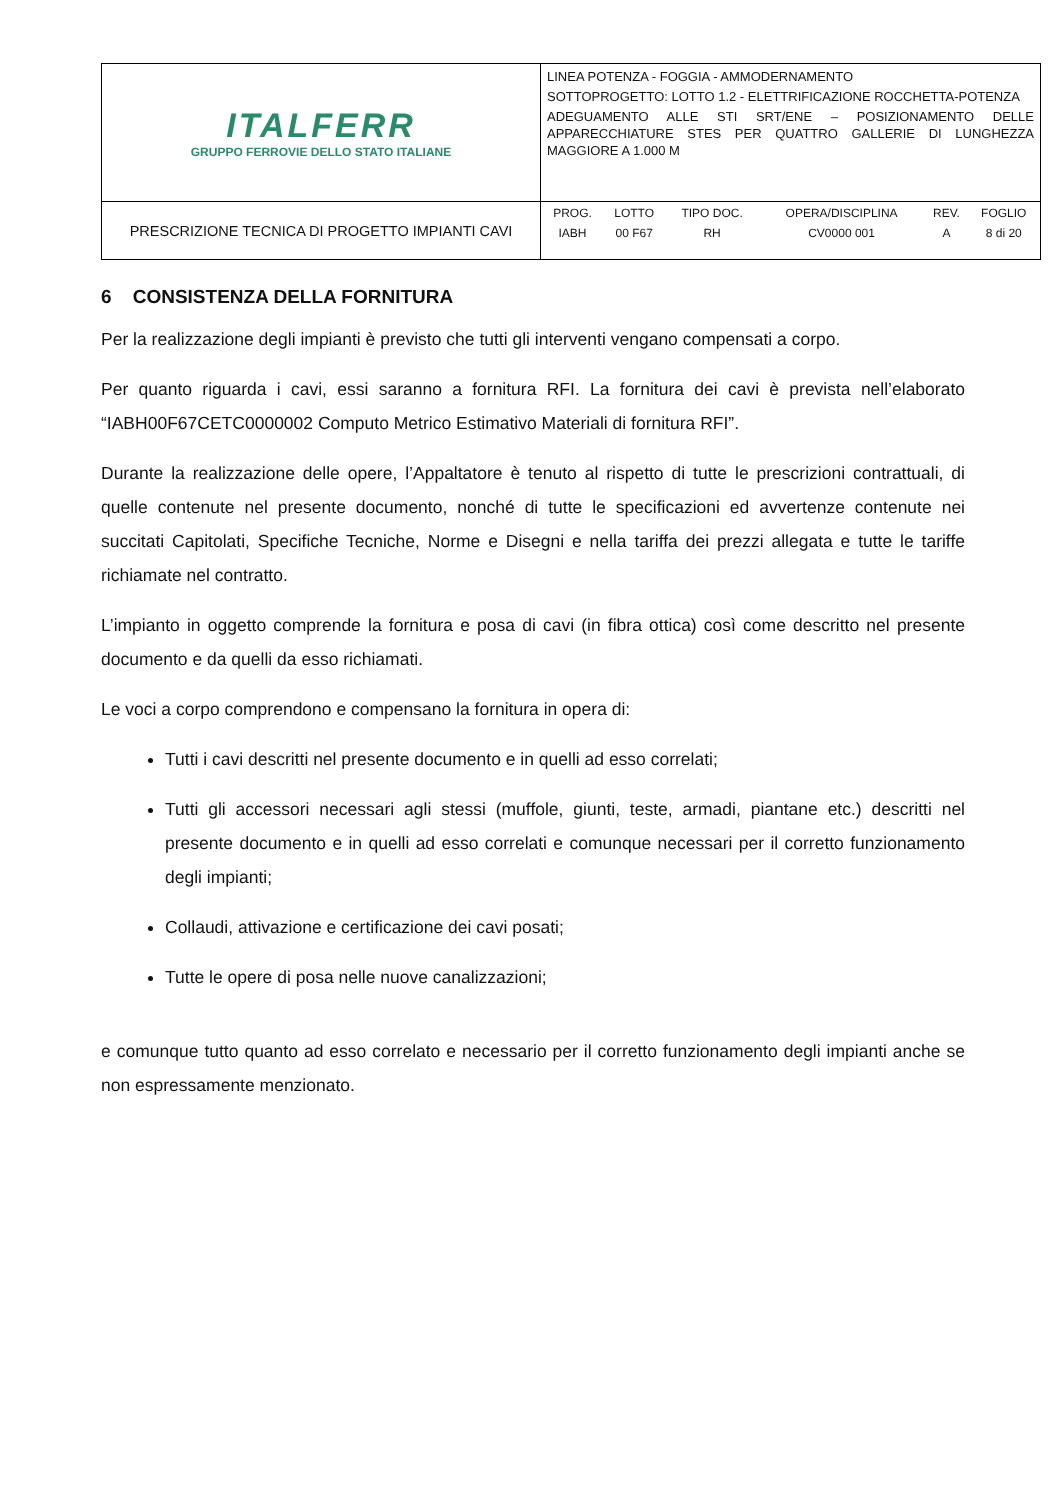| ITALFERR GRUPPO FERROVIE DELLO STATO ITALIANE | LINEA POTENZA - FOGGIA - AMMODERNAMENTO SOTTOPROGETTO: LOTTO 1.2 - ELETTRIFICAZIONE ROCCHETTA-POTENZA ADEGUAMENTO ALLE STI SRT/ENE – POSIZIONAMENTO DELLE APPARECCHIATURE STES PER QUATTRO GALLERIE DI LUNGHEZZA MAGGIORE A 1.000 M |
| PRESCRIZIONE TECNICA DI PROGETTO IMPIANTI CAVI | / PROG. / LOTTO / TIPO DOC. / OPERA/DISCIPLINA / REV. / FOGLIO / / IABH / 00 F67 / RH / CV0000 001 / A / 8 di 20 / |
6 CONSISTENZA DELLA FORNITURA
Per la realizzazione degli impianti è previsto che tutti gli interventi vengano compensati a corpo.
Per quanto riguarda i cavi, essi saranno a fornitura RFI. La fornitura dei cavi è prevista nell’elaborato “IABH00F67CETC0000002 Computo Metrico Estimativo Materiali di fornitura RFI”.
Durante la realizzazione delle opere, l’Appaltatore è tenuto al rispetto di tutte le prescrizioni contrattuali, di quelle contenute nel presente documento, nonché di tutte le specificazioni ed avvertenze contenute nei succitati Capitolati, Specifiche Tecniche, Norme e Disegni e nella tariffa dei prezzi allegata e tutte le tariffe richiamate nel contratto.
L’impianto in oggetto comprende la fornitura e posa di cavi (in fibra ottica) così come descritto nel presente documento e da quelli da esso richiamati.
Le voci a corpo comprendono e compensano la fornitura in opera di:
Tutti i cavi descritti nel presente documento e in quelli ad esso correlati;
Tutti gli accessori necessari agli stessi (muffole, giunti, teste, armadi, piantane etc.) descritti nel presente documento e in quelli ad esso correlati e comunque necessari per il corretto funzionamento degli impianti;
Collaudi, attivazione e certificazione dei cavi posati;
Tutte le opere di posa nelle nuove canalizzazioni;
e comunque tutto quanto ad esso correlato e necessario per il corretto funzionamento degli impianti anche se non espressamente menzionato.